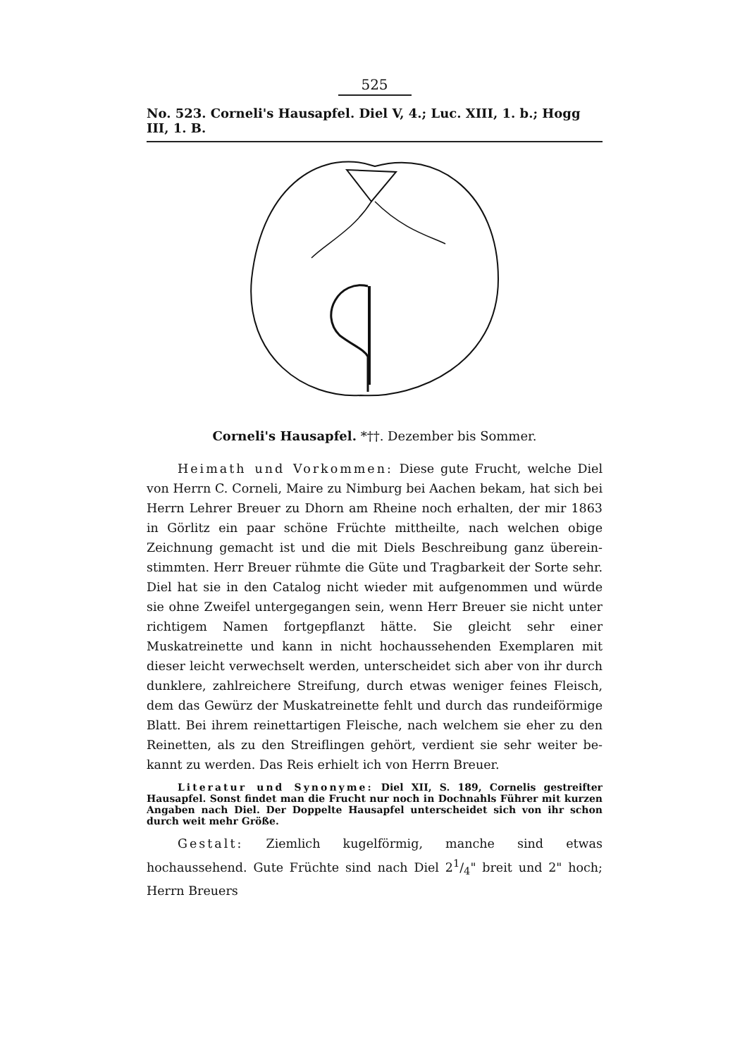525
No. 523. Corneli's Hausapfel. Diel V, 4.; Luc. XIII, 1. b.; Hogg III, 1. B.
Corneli's Hausapfel. *††. Dezember bis Sommer.
Heimath und Vorkommen: Diese gute Frucht, welche Diel von Herrn C. Corneli, Maire zu Nimburg bei Aachen bekam, hat sich bei Herrn Lehrer Breuer zu Dhorn am Rheine noch erhalten, der mir 1863 in Görlitz ein paar schöne Früchte mittheilte, nach welchen obige Zeichnung gemacht ist und die mit Diels Beschreibung ganz überein­stimmten. Herr Breuer rühmte die Güte und Tragbarkeit der Sorte sehr. Diel hat sie in den Catalog nicht wieder mit aufgenommen und würde sie ohne Zweifel untergegangen sein, wenn Herr Breuer sie nicht unter richtigem Namen fortgepflanzt hätte. Sie gleicht sehr einer Muskatreinette und kann in nicht hochaussehenden Exemplaren mit dieser leicht verwechselt werden, unterscheidet sich aber von ihr durch dunklere, zahlreichere Streifung, durch etwas weniger feines Fleisch, dem das Gewürz der Muskatreinette fehlt und durch das rundeiförmige Blatt. Bei ihrem reinettartigen Fleische, nach welchem sie eher zu den Reinetten, als zu den Streiflingen gehört, verdient sie sehr weiter be­kannt zu werden. Das Reis erhielt ich von Herrn Breuer.
Literatur und Synonyme: Diel XII, S. 189, Cornelis gestreifter Hausapfel. Sonst findet man die Frucht nur noch in Dochnahls Führer mit kurzen Angaben nach Diel. Der Doppelte Hausapfel unterscheidet sich von ihr schon durch weit mehr Größe.
Gestalt: Ziemlich kugelförmig, manche sind etwas hochaussehend. Gute Früchte sind nach Diel 21/4" breit und 2" hoch; Herrn Breuers